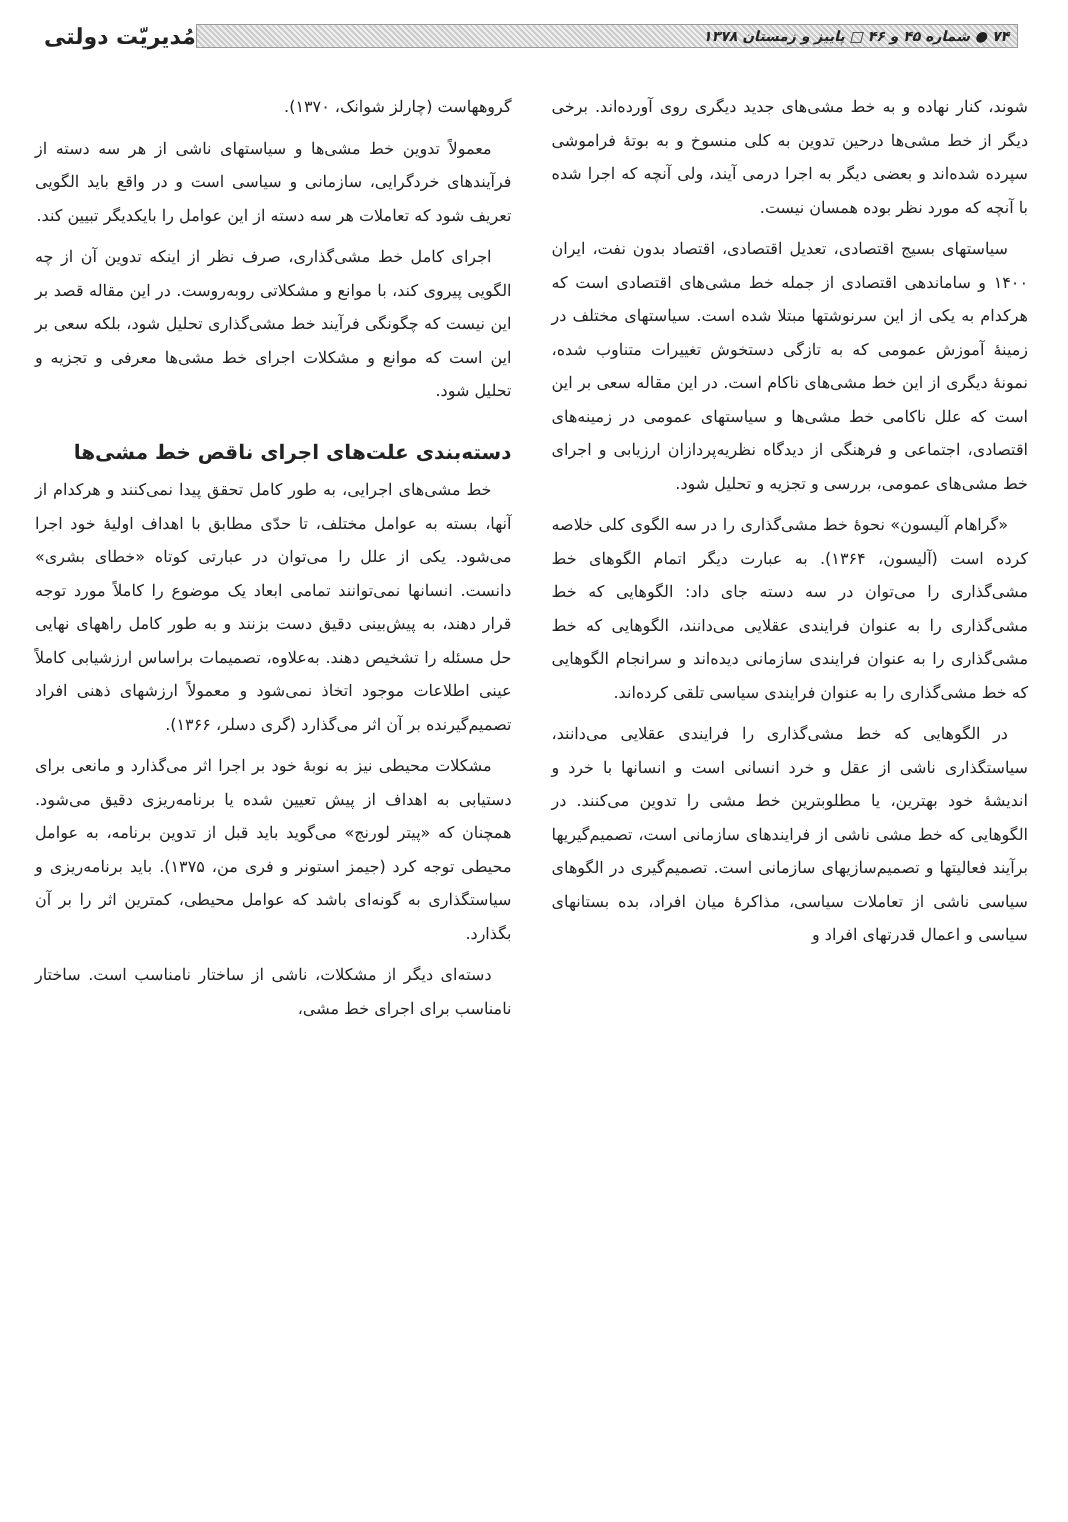۷۴ ● شماره ۴۵ و ۴۶ □ پاییز و زمستان ۱۳۷۸
مُدیریّت دولتی
شوند، کنار نهاده و به خط مشی‌های جدید دیگری روی آورده‌اند. برخی دیگر از خط مشی‌ها درحین تدوین به کلی منسوخ و به بوتهٔ فراموشی سپرده شده‌اند و بعضی دیگر به اجرا درمی آیند، ولی آنچه که اجرا شده با آنچه که مورد نظر بوده همسان نیست.
سیاستهای بسیج اقتصادی، تعدیل اقتصادی، اقتصاد بدون نفت، ایران ۱۴۰۰ و ساماندهی اقتصادی از جمله خط مشی‌های اقتصادی است که هرکدام به یکی از این سرنوشتها مبتلا شده است. سیاستهای مختلف در زمینهٔ آموزش عمومی که به تازگی دستخوش تغییرات متناوب شده، نمونهٔ دیگری از این خط مشی‌های ناکام است. در این مقاله سعی بر این است که علل ناکامی خط مشی‌ها و سیاستهای عمومی در زمینه‌های اقتصادی، اجتماعی و فرهنگی از دیدگاه نظریه‌پردازان ارزیابی و اجرای خط مشی‌های عمومی، بررسی و تجزیه و تحلیل شود.
«گراهام آلیسون» نحوهٔ خط مشی‌گذاری را در سه الگوی کلی خلاصه کرده است (آلیسون، ۱۳۶۴). به عبارت دیگر اتمام الگوهای خط مشی‌گذاری را می‌توان در سه دسته جای داد: الگوهایی که خط مشی‌گذاری را به عنوان فرایندی عقلایی می‌دانند، الگوهایی که خط مشی‌گذاری را به عنوان فرایندی سازمانی دیده‌اند و سرانجام الگوهایی که خط مشی‌گذاری را به عنوان فرایندی سیاسی تلقی کرده‌اند.
در الگوهایی که خط مشی‌گذاری را فرایندی عقلایی می‌دانند، سیاستگذاری ناشی از عقل و خرد انسانی است و انسانها با خرد و اندیشهٔ خود بهترین، یا مطلوبترین خط مشی را تدوین می‌کنند. در الگوهایی که خط مشی ناشی از فرایندهای سازمانی است، تصمیم‌گیریها برآیند فعالیتها و تصمیم‌سازیهای سازمانی است. تصمیم‌گیری در الگوهای سیاسی ناشی از تعاملات سیاسی، مذاکرهٔ میان افراد، بده بستانهای سیاسی و اعمال قدرتهای افراد و
گروههاست (چارلز شوانک، ۱۳۷۰).
معمولاً تدوین خط مشی‌ها و سیاستهای ناشی از هر سه دسته از فرآیندهای خردگرایی، سازمانی و سیاسی است و در واقع باید الگویی تعریف شود که تعاملات هر سه دسته از این عوامل را بایکدیگر تبیین کند.
اجرای کامل خط مشی‌گذاری، صرف نظر از اینکه تدوین آن از چه الگویی پیروی کند، با موانع و مشکلاتی روبه‌روست. در این مقاله قصد بر این نیست که چگونگی فرآیند خط مشی‌گذاری تحلیل شود، بلکه سعی بر این است که موانع و مشکلات اجرای خط مشی‌ها معرفی و تجزیه و تحلیل شود.
دسته‌بندی علت‌های اجرای ناقص خط مشی‌ها
خط مشی‌های اجرایی، به طور کامل تحقق پیدا نمی‌کنند و هرکدام از آنها، بسته به عوامل مختلف، تا حدّی مطابق با اهداف اولیهٔ خود اجرا می‌شود. یکی از علل را می‌توان در عبارتی کوتاه «خطای بشری» دانست. انسانها نمی‌توانند تمامی ابعاد یک موضوع را کاملاً مورد توجه قرار دهند، به پیش‌بینی دقیق دست بزنند و به طور کامل راههای نهایی حل مسئله را تشخیص دهند. به‌علاوه، تصمیمات براساس ارزشیابی کاملاً عینی اطلاعات موجود اتخاذ نمی‌شود و معمولاً ارزشهای ذهنی افراد تصمیم‌گیرنده بر آن اثر می‌گذارد (گری دسلر، ۱۳۶۶).
مشکلات محیطی نیز به نوبهٔ خود بر اجرا اثر می‌گذارد و مانعی برای دستیابی به اهداف از پیش تعیین شده یا برنامه‌ریزی دقیق می‌شود. همچنان که «پیتر لورنج» می‌گوید باید قبل از تدوین برنامه، به عوامل محیطی توجه کرد (جیمز استونر و فری من، ۱۳۷۵). باید برنامه‌ریزی و سیاستگذاری به گونه‌ای باشد که عوامل محیطی، کمترین اثر را بر آن بگذارد.
دسته‌ای دیگر از مشکلات، ناشی از ساختار نامناسب است. ساختار نامناسب برای اجرای خط مشی،